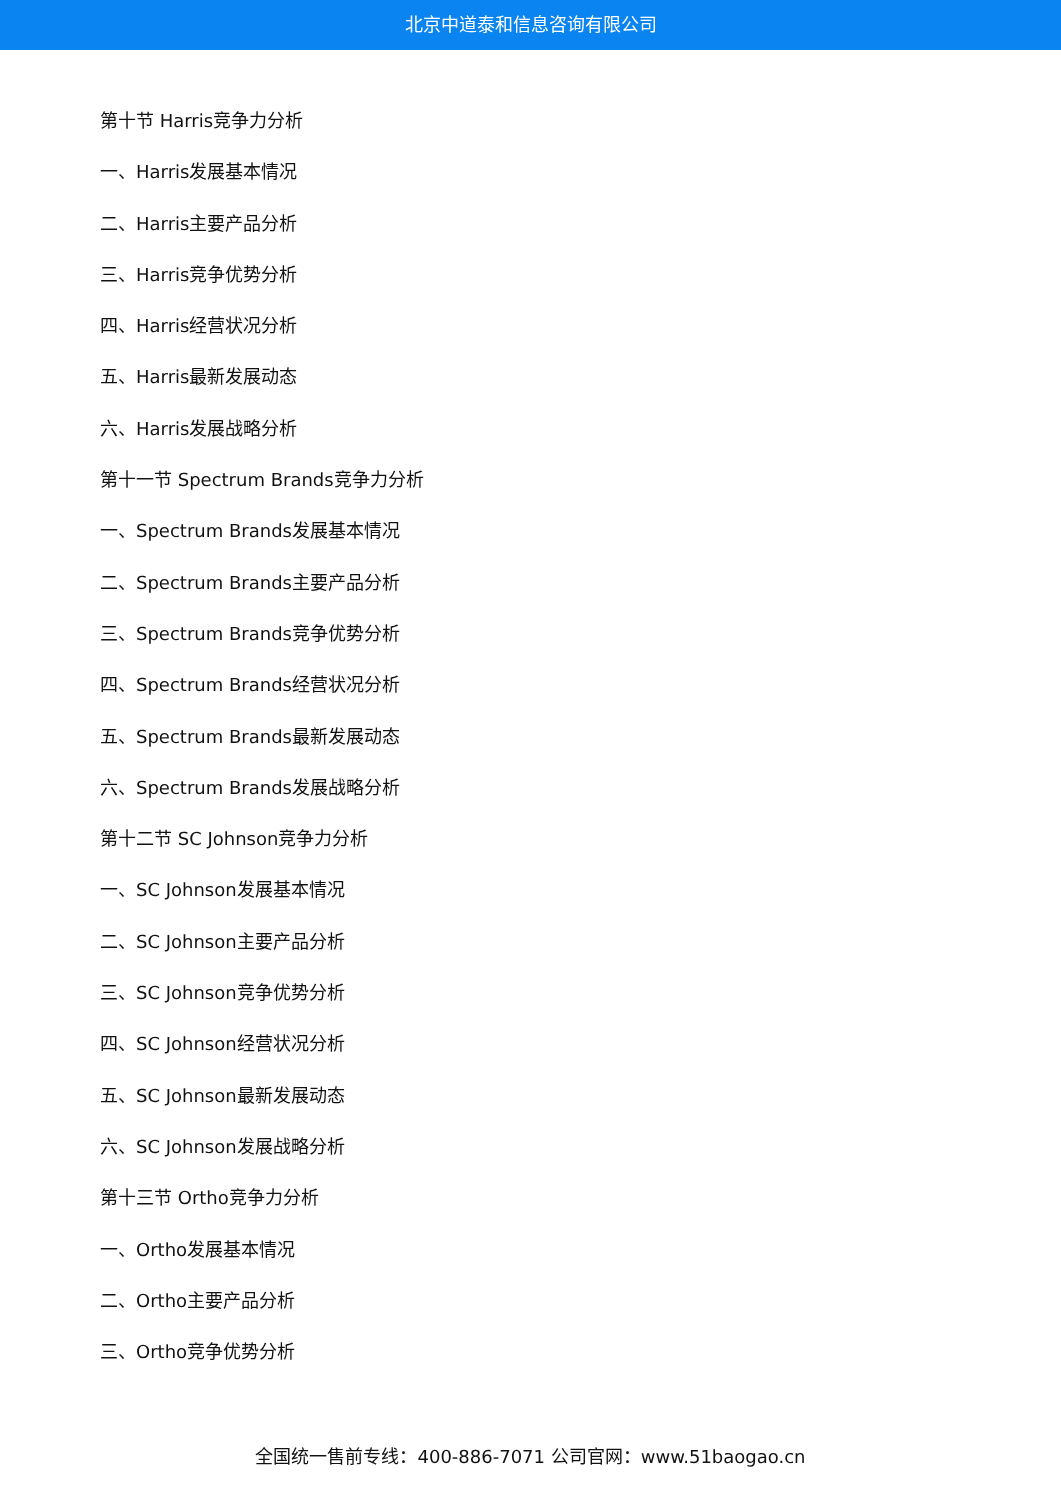北京中道泰和信息咨询有限公司
第十节 Harris竞争力分析
一、Harris发展基本情况
二、Harris主要产品分析
三、Harris竞争优势分析
四、Harris经营状况分析
五、Harris最新发展动态
六、Harris发展战略分析
第十一节 Spectrum Brands竞争力分析
一、Spectrum Brands发展基本情况
二、Spectrum Brands主要产品分析
三、Spectrum Brands竞争优势分析
四、Spectrum Brands经营状况分析
五、Spectrum Brands最新发展动态
六、Spectrum Brands发展战略分析
第十二节 SC Johnson竞争力分析
一、SC Johnson发展基本情况
二、SC Johnson主要产品分析
三、SC Johnson竞争优势分析
四、SC Johnson经营状况分析
五、SC Johnson最新发展动态
六、SC Johnson发展战略分析
第十三节 Ortho竞争力分析
一、Ortho发展基本情况
二、Ortho主要产品分析
三、Ortho竞争优势分析
全国统一售前专线：400-886-7071 公司官网：www.51baogao.cn